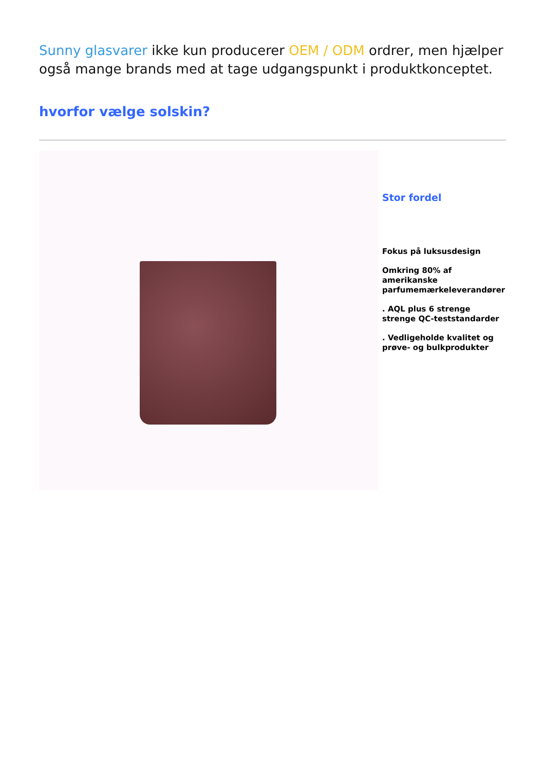Sunny glasvarer ikke kun producerer OEM / ODM ordrer, men hjælper også mange brands med at tage udgangspunkt i produktkonceptet.
hvorfor vælge solskin?
Stor fordel
Fokus på luksusdesign
Omkring 80% af amerikanske parfumemærkeleverandører
. AQL plus 6 strenge strenge QC-teststandarder
. Vedligeholde kvalitet og prøve- og bulkprodukter